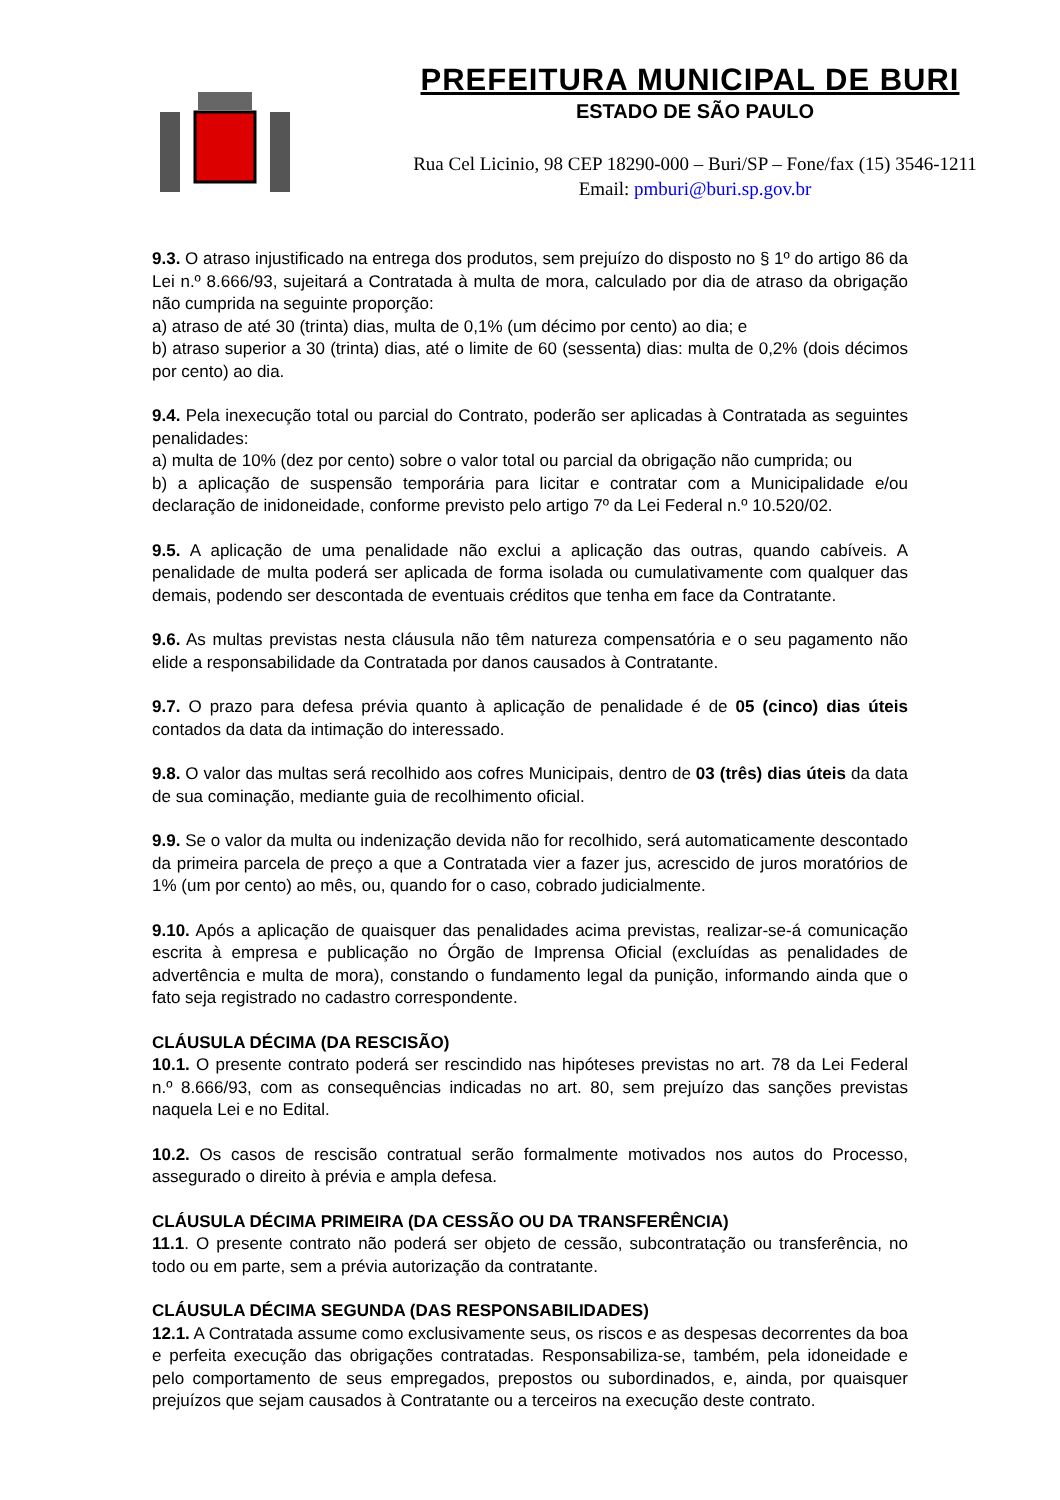PREFEITURA MUNICIPAL DE BURI
ESTADO DE SÃO PAULO
Rua Cel Licinio, 98 CEP 18290-000 – Buri/SP – Fone/fax (15) 3546-1211
Email: pmburi@buri.sp.gov.br
9.3. O atraso injustificado na entrega dos produtos, sem prejuízo do disposto no § 1º do artigo 86 da Lei n.º 8.666/93, sujeitará a Contratada à multa de mora, calculado por dia de atraso da obrigação não cumprida na seguinte proporção:
a) atraso de até 30 (trinta) dias, multa de 0,1% (um décimo por cento) ao dia; e
b) atraso superior a 30 (trinta) dias, até o limite de 60 (sessenta) dias: multa de 0,2% (dois décimos por cento) ao dia.
9.4. Pela inexecução total ou parcial do Contrato, poderão ser aplicadas à Contratada as seguintes penalidades:
a) multa de 10% (dez por cento) sobre o valor total ou parcial da obrigação não cumprida; ou
b) a aplicação de suspensão temporária para licitar e contratar com a Municipalidade e/ou declaração de inidoneidade, conforme previsto pelo artigo 7º da Lei Federal n.º 10.520/02.
9.5. A aplicação de uma penalidade não exclui a aplicação das outras, quando cabíveis. A penalidade de multa poderá ser aplicada de forma isolada ou cumulativamente com qualquer das demais, podendo ser descontada de eventuais créditos que tenha em face da Contratante.
9.6. As multas previstas nesta cláusula não têm natureza compensatória e o seu pagamento não elide a responsabilidade da Contratada por danos causados à Contratante.
9.7. O prazo para defesa prévia quanto à aplicação de penalidade é de 05 (cinco) dias úteis contados da data da intimação do interessado.
9.8. O valor das multas será recolhido aos cofres Municipais, dentro de 03 (três) dias úteis da data de sua cominação, mediante guia de recolhimento oficial.
9.9. Se o valor da multa ou indenização devida não for recolhido, será automaticamente descontado da primeira parcela de preço a que a Contratada vier a fazer jus, acrescido de juros moratórios de 1% (um por cento) ao mês, ou, quando for o caso, cobrado judicialmente.
9.10. Após a aplicação de quaisquer das penalidades acima previstas, realizar-se-á comunicação escrita à empresa e publicação no Órgão de Imprensa Oficial (excluídas as penalidades de advertência e multa de mora), constando o fundamento legal da punição, informando ainda que o fato seja registrado no cadastro correspondente.
CLÁUSULA DÉCIMA (DA RESCISÃO)
10.1. O presente contrato poderá ser rescindido nas hipóteses previstas no art. 78 da Lei Federal n.º 8.666/93, com as consequências indicadas no art. 80, sem prejuízo das sanções previstas naquela Lei e no Edital.
10.2. Os casos de rescisão contratual serão formalmente motivados nos autos do Processo, assegurado o direito à prévia e ampla defesa.
CLÁUSULA DÉCIMA PRIMEIRA (DA CESSÃO OU DA TRANSFERÊNCIA)
11.1. O presente contrato não poderá ser objeto de cessão, subcontratação ou transferência, no todo ou em parte, sem a prévia autorização da contratante.
CLÁUSULA DÉCIMA SEGUNDA (DAS RESPONSABILIDADES)
12.1. A Contratada assume como exclusivamente seus, os riscos e as despesas decorrentes da boa e perfeita execução das obrigações contratadas. Responsabiliza-se, também, pela idoneidade e pelo comportamento de seus empregados, prepostos ou subordinados, e, ainda, por quaisquer prejuízos que sejam causados à Contratante ou a terceiros na execução deste contrato.